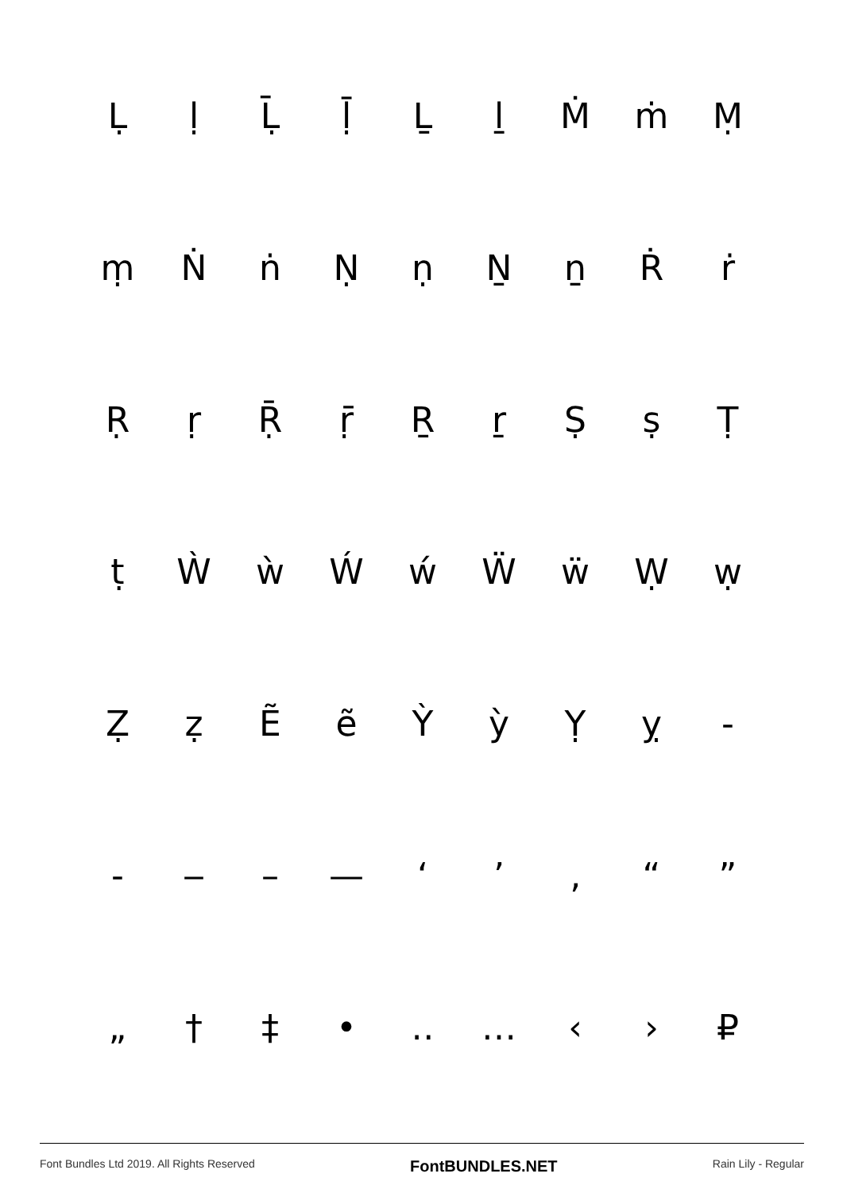ḶḷḸḹḺḻṀṁṂ
ṃṄṅṆṇṈṉṘṙ
ṚṛṜṝṞṟṢṣṬ
ṭẀẁẂẃẄẅẈẉ
ẒẓẼẽỲỳỴỵ ‐
‑ ‒ – — ‘’ ‚ “”
„ † ‡ • ‥ … ‹ › ₽
Font Bundles Ltd 2019. All Rights Reserved FontBUNDLES.NET Rain Lily - Regular